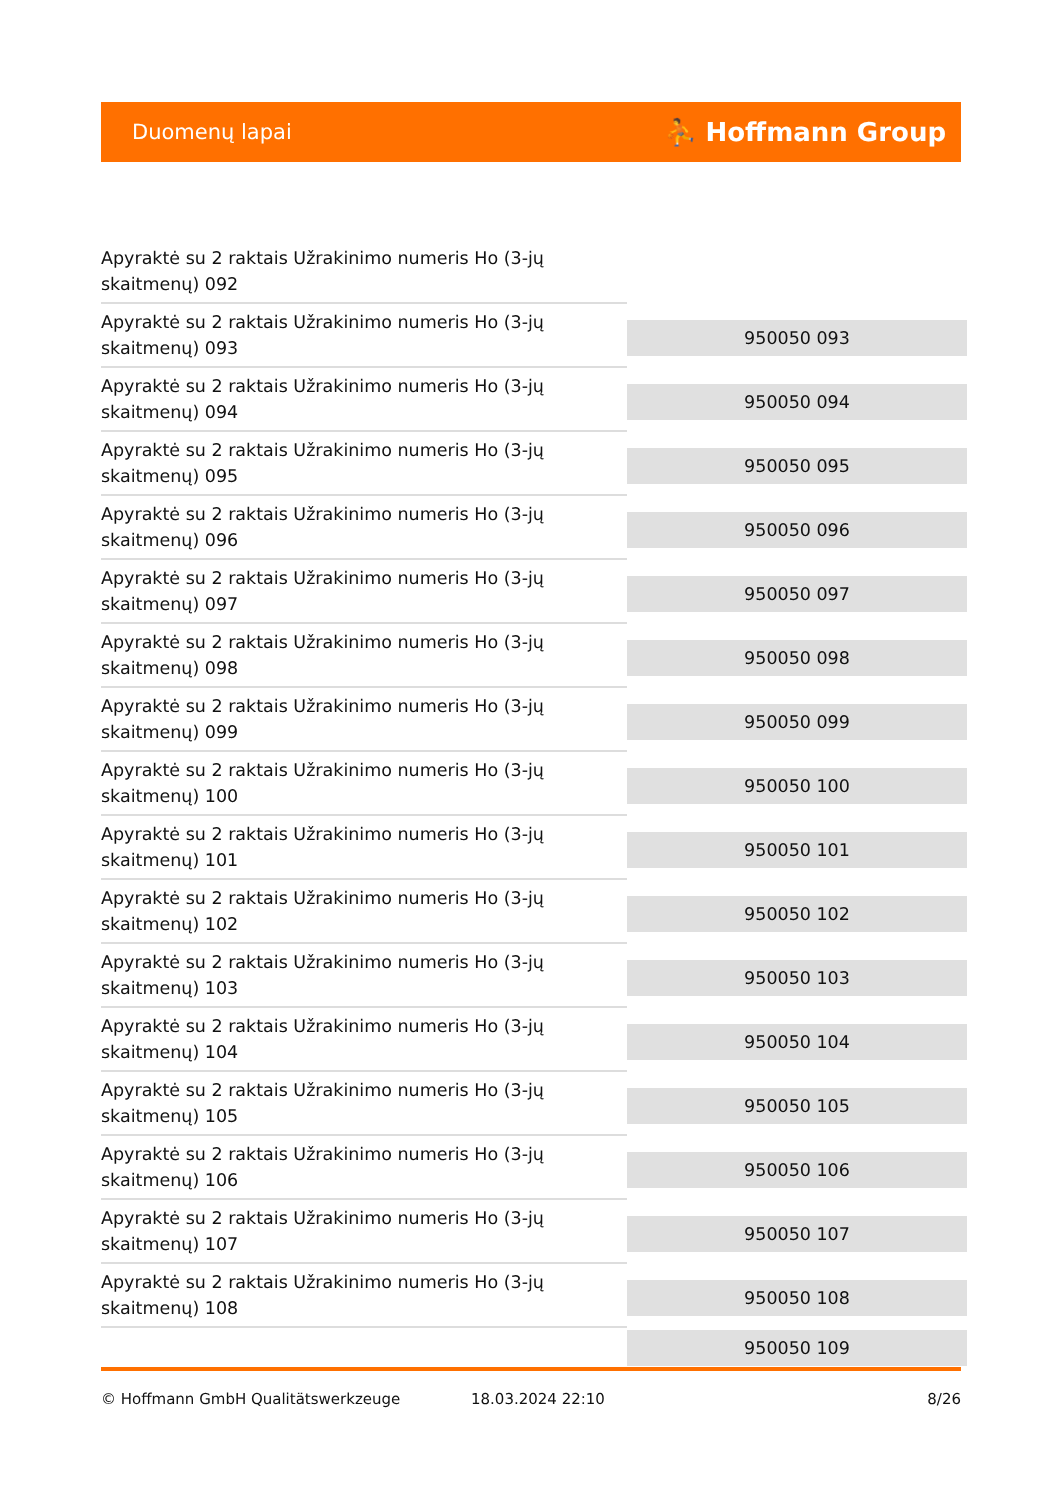Duomenų lapai ⛹ Hoffmann Group
| Apyraktė su 2 raktais Užrakinimo numeris Ho (3-jų skaitmenų) 092 | |
| Apyraktė su 2 raktais Užrakinimo numeris Ho (3-jų skaitmenų) 093 | 950050 093 |
| Apyraktė su 2 raktais Užrakinimo numeris Ho (3-jų skaitmenų) 094 | 950050 094 |
| Apyraktė su 2 raktais Užrakinimo numeris Ho (3-jų skaitmenų) 095 | 950050 095 |
| Apyraktė su 2 raktais Užrakinimo numeris Ho (3-jų skaitmenų) 096 | 950050 096 |
| Apyraktė su 2 raktais Užrakinimo numeris Ho (3-jų skaitmenų) 097 | 950050 097 |
| Apyraktė su 2 raktais Užrakinimo numeris Ho (3-jų skaitmenų) 098 | 950050 098 |
| Apyraktė su 2 raktais Užrakinimo numeris Ho (3-jų skaitmenų) 099 | 950050 099 |
| Apyraktė su 2 raktais Užrakinimo numeris Ho (3-jų skaitmenų) 100 | 950050 100 |
| Apyraktė su 2 raktais Užrakinimo numeris Ho (3-jų skaitmenų) 101 | 950050 101 |
| Apyraktė su 2 raktais Užrakinimo numeris Ho (3-jų skaitmenų) 102 | 950050 102 |
| Apyraktė su 2 raktais Užrakinimo numeris Ho (3-jų skaitmenų) 103 | 950050 103 |
| Apyraktė su 2 raktais Užrakinimo numeris Ho (3-jų skaitmenų) 104 | 950050 104 |
| Apyraktė su 2 raktais Užrakinimo numeris Ho (3-jų skaitmenų) 105 | 950050 105 |
| Apyraktė su 2 raktais Užrakinimo numeris Ho (3-jų skaitmenų) 106 | 950050 106 |
| Apyraktė su 2 raktais Užrakinimo numeris Ho (3-jų skaitmenų) 107 | 950050 107 |
| Apyraktė su 2 raktais Užrakinimo numeris Ho (3-jų skaitmenų) 108 | 950050 108 |
| | 950050 109 |
© Hoffmann GmbH Qualitätswerkzeuge 18.03.2024 22:10 8/26